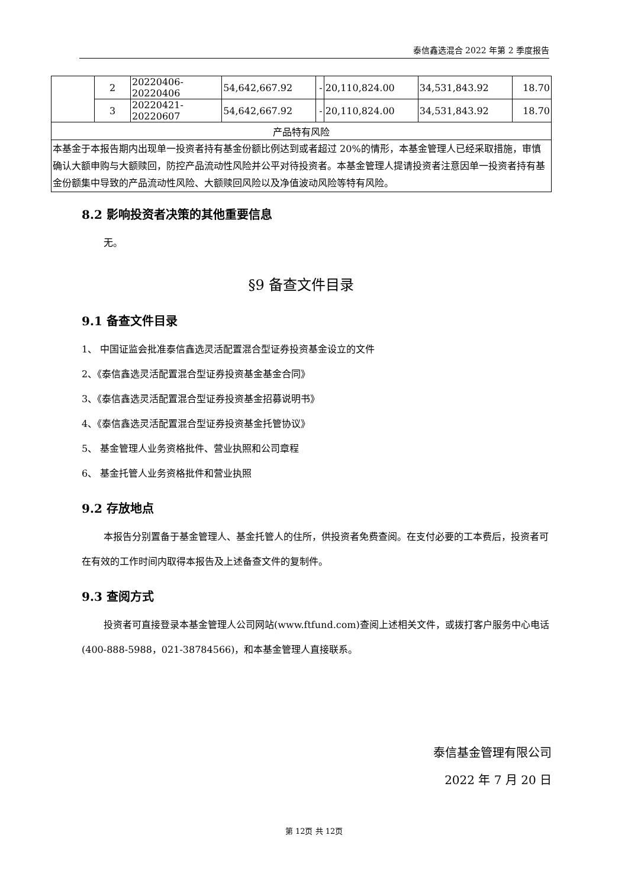泰信鑫选混合 2022 年第 2 季度报告
| | 2 | 20220406-20220406 | 54,642,667.92 | - | 20,110,824.00 | 34,531,843.92 | 18.70 |
| | 3 | 20220421-20220607 | 54,642,667.92 | - | 20,110,824.00 | 34,531,843.92 | 18.70 |
| 产品特有风险 | | | | | | | |
| 本基金于本报告期内出现单一投资者持有基金份额比例达到或者超过 20%的情形，本基金管理人已经采取措施，审慎确认大额申购与大额赎回，防控产品流动性风险并公平对待投资者。本基金管理人提请投资者注意因单一投资者持有基金份额集中导致的产品流动性风险、大额赎回风险以及净值波动风险等特有风险。 | | | | | | | |
8.2 影响投资者决策的其他重要信息
无。
§9 备查文件目录
9.1 备查文件目录
1、 中国证监会批准泰信鑫选灵活配置混合型证券投资基金设立的文件
2、《泰信鑫选灵活配置混合型证券投资基金基金合同》
3、《泰信鑫选灵活配置混合型证券投资基金招募说明书》
4、《泰信鑫选灵活配置混合型证券投资基金托管协议》
5、 基金管理人业务资格批件、营业执照和公司章程
6、 基金托管人业务资格批件和营业执照
9.2 存放地点
本报告分别置备于基金管理人、基金托管人的住所，供投资者免费查阅。在支付必要的工本费后，投资者可在有效的工作时间内取得本报告及上述备查文件的复制件。
9.3 查阅方式
投资者可直接登录本基金管理人公司网站(www.ftfund.com)查阅上述相关文件，或拨打客户服务中心电话(400-888-5988，021-38784566)，和本基金管理人直接联系。
泰信基金管理有限公司
2022 年 7 月 20 日
第 12页 共 12页